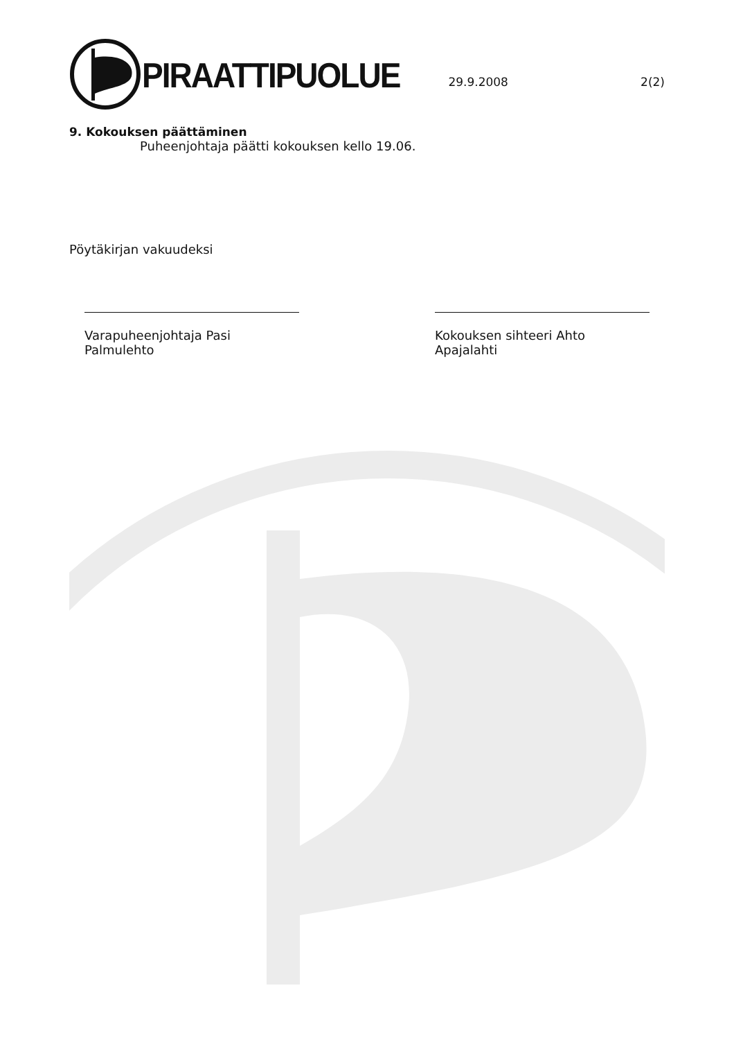PIRAATTIPUOLUE
29.9.2008 2(2)
9. Kokouksen päättäminen
Puheenjohtaja päätti kokouksen kello 19.06.
Pöytäkirjan vakuudeksi
Varapuheenjohtaja Pasi Palmulehto
Kokouksen sihteeri Ahto Apajalahti